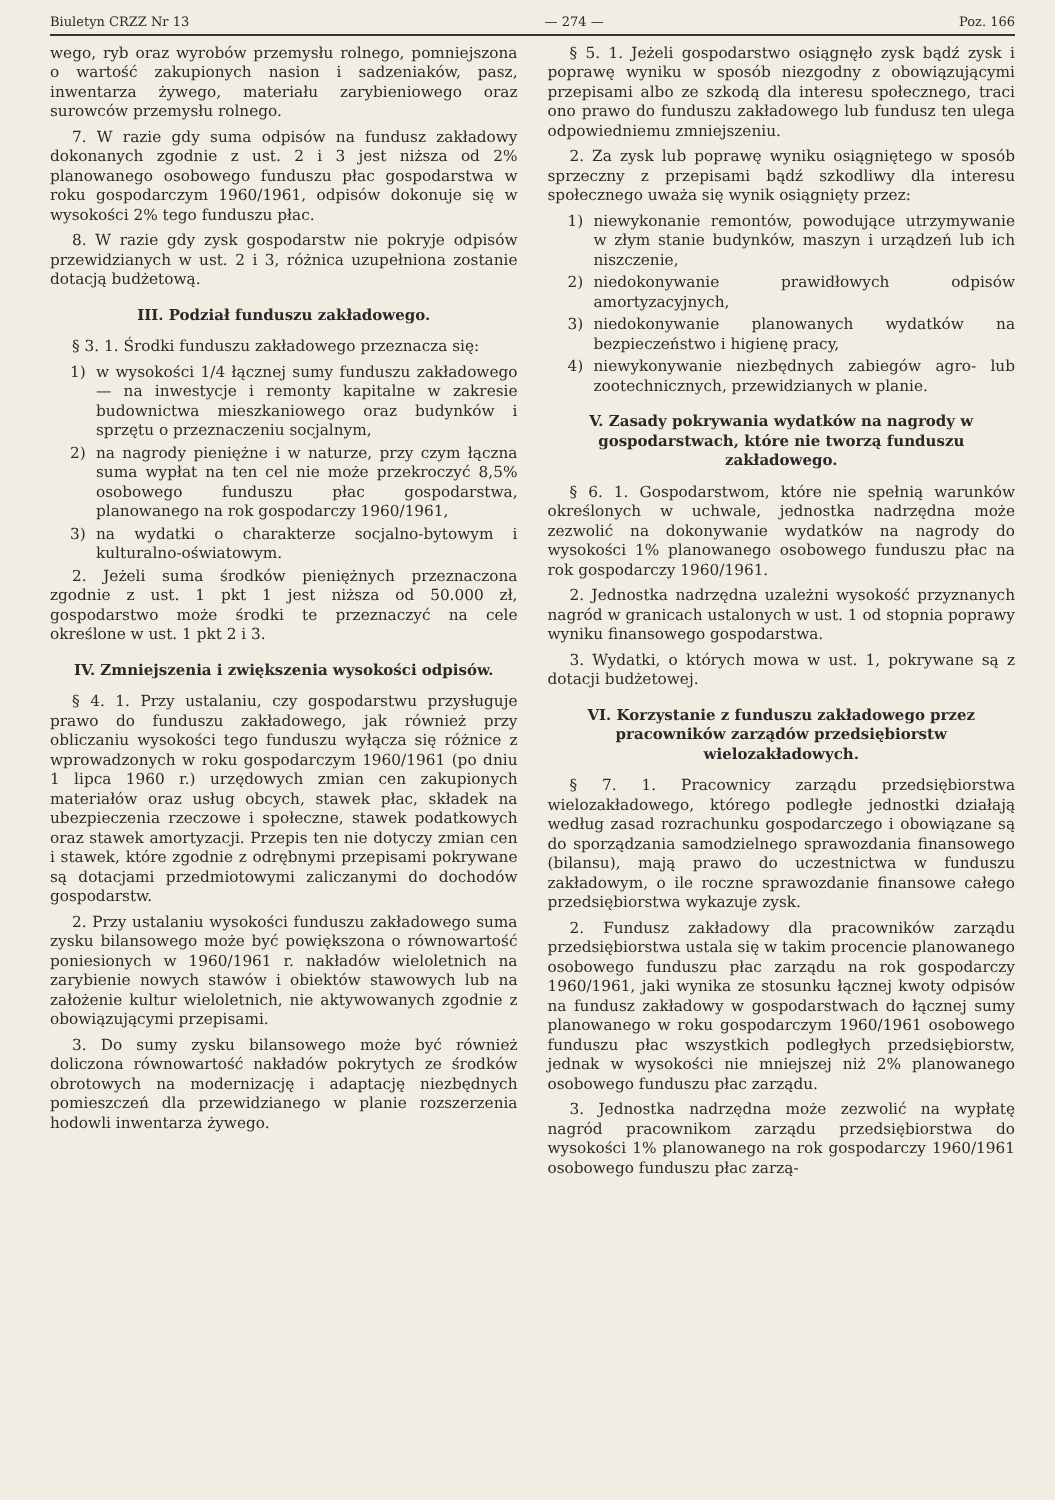Biuletyn CRZZ Nr 13 — 274 — Poz. 166
wego, ryb oraz wyrobów przemysłu rolnego, pomniejszona o wartość zakupionych nasion i sadzeniaków, pasz, inwentarza żywego, materiału zarybieniowego oraz surowców przemysłu rolnego.
7. W razie gdy suma odpisów na fundusz zakładowy dokonanych zgodnie z ust. 2 i 3 jest niższa od 2% planowanego osobowego funduszu płac gospodarstwa w roku gospodarczym 1960/1961, odpisów dokonuje się w wysokości 2% tego funduszu płac.
8. W razie gdy zysk gospodarstw nie pokryje odpisów przewidzianych w ust. 2 i 3, różnica uzupełniona zostanie dotacją budżetową.
III. Podział funduszu zakładowego.
§ 3. 1. Środki funduszu zakładowego przeznacza się:
1) w wysokości 1/4 łącznej sumy funduszu zakładowego — na inwestycje i remonty kapitalne w zakresie budownictwa mieszkaniowego oraz budynków i sprzętu o przeznaczeniu socjalnym,
2) na nagrody pieniężne i w naturze, przy czym łączna suma wypłat na ten cel nie może przekroczyć 8,5% osobowego funduszu płac gospodarstwa, planowanego na rok gospodarczy 1960/1961,
3) na wydatki o charakterze socjalno-bytowym i kulturalno-oświatowym.
2. Jeżeli suma środków pieniężnych przeznaczona zgodnie z ust. 1 pkt 1 jest niższa od 50.000 zł, gospodarstwo może środki te przeznaczyć na cele określone w ust. 1 pkt 2 i 3.
IV. Zmniejszenia i zwiększenia wysokości odpisów.
§ 4. 1. Przy ustalaniu, czy gospodarstwu przysługuje prawo do funduszu zakładowego, jak również przy obliczaniu wysokości tego funduszu wyłącza się różnice z wprowadzonych w roku gospodarczym 1960/1961 (po dniu 1 lipca 1960 r.) urzędowych zmian cen zakupionych materiałów oraz usług obcych, stawek płac, składek na ubezpieczenia rzeczowe i społeczne, stawek podatkowych oraz stawek amortyzacji. Przepis ten nie dotyczy zmian cen i stawek, które zgodnie z odrębnymi przepisami pokrywane są dotacjami przedmiotowymi zaliczanymi do dochodów gospodarstw.
2. Przy ustalaniu wysokości funduszu zakładowego suma zysku bilansowego może być powiększona o równowartość poniesionych w 1960/1961 r. nakładów wieloletnich na zarybienie nowych stawów i obiektów stawowych lub na założenie kultur wieloletnich, nie aktywowanych zgodnie z obowiązującymi przepisami.
3. Do sumy zysku bilansowego może być również doliczona równowartość nakładów pokrytych ze środków obrotowych na modernizację i adaptację niezbędnych pomieszczeń dla przewidzianego w planie rozszerzenia hodowli inwentarza żywego.
§ 5. 1. Jeżeli gospodarstwo osiągnęło zysk bądź zysk i poprawę wyniku w sposób niezgodny z obowiązującymi przepisami albo ze szkodą dla interesu społecznego, traci ono prawo do funduszu zakładowego lub fundusz ten ulega odpowiedniemu zmniejszeniu.
2. Za zysk lub poprawę wyniku osiągniętego w sposób sprzeczny z przepisami bądź szkodliwy dla interesu społecznego uważa się wynik osiągnięty przez:
1) niewykonanie remontów, powodujące utrzymywanie w złym stanie budynków, maszyn i urządzeń lub ich niszczenie,
2) niedokonywanie prawidłowych odpisów amortyzacyjnych,
3) niedokonywanie planowanych wydatków na bezpieczeństwo i higienę pracy,
4) niewykonywanie niezbędnych zabiegów agro- lub zootechnicznych, przewidzianych w planie.
V. Zasady pokrywania wydatków na nagrody w gospodarstwach, które nie tworzą funduszu zakładowego.
§ 6. 1. Gospodarstwom, które nie spełnią warunków określonych w uchwale, jednostka nadrzędna może zezwolić na dokonywanie wydatków na nagrody do wysokości 1% planowanego osobowego funduszu płac na rok gospodarczy 1960/1961.
2. Jednostka nadrzędna uzależni wysokość przyznanych nagród w granicach ustalonych w ust. 1 od stopnia poprawy wyniku finansowego gospodarstwa.
3. Wydatki, o których mowa w ust. 1, pokrywane są z dotacji budżetowej.
VI. Korzystanie z funduszu zakładowego przez pracowników zarządów przedsiębiorstw wielozakładowych.
§ 7. 1. Pracownicy zarządu przedsiębiorstwa wielozakładowego, którego podległe jednostki działają według zasad rozrachunku gospodarczego i obowiązane są do sporządzania samodzielnego sprawozdania finansowego (bilansu), mają prawo do uczestnictwa w funduszu zakładowym, o ile roczne sprawozdanie finansowe całego przedsiębiorstwa wykazuje zysk.
2. Fundusz zakładowy dla pracowników zarządu przedsiębiorstwa ustala się w takim procencie planowanego osobowego funduszu płac zarządu na rok gospodarczy 1960/1961, jaki wynika ze stosunku łącznej kwoty odpisów na fundusz zakładowy w gospodarstwach do łącznej sumy planowanego w roku gospodarczym 1960/1961 osobowego funduszu płac wszystkich podległych przedsiębiorstw, jednak w wysokości nie mniejszej niż 2% planowanego osobowego funduszu płac zarządu.
3. Jednostka nadrzędna może zezwolić na wypłatę nagród pracownikom zarządu przedsiębiorstwa do wysokości 1% planowanego na rok gospodarczy 1960/1961 osobowego funduszu płac zarzą-